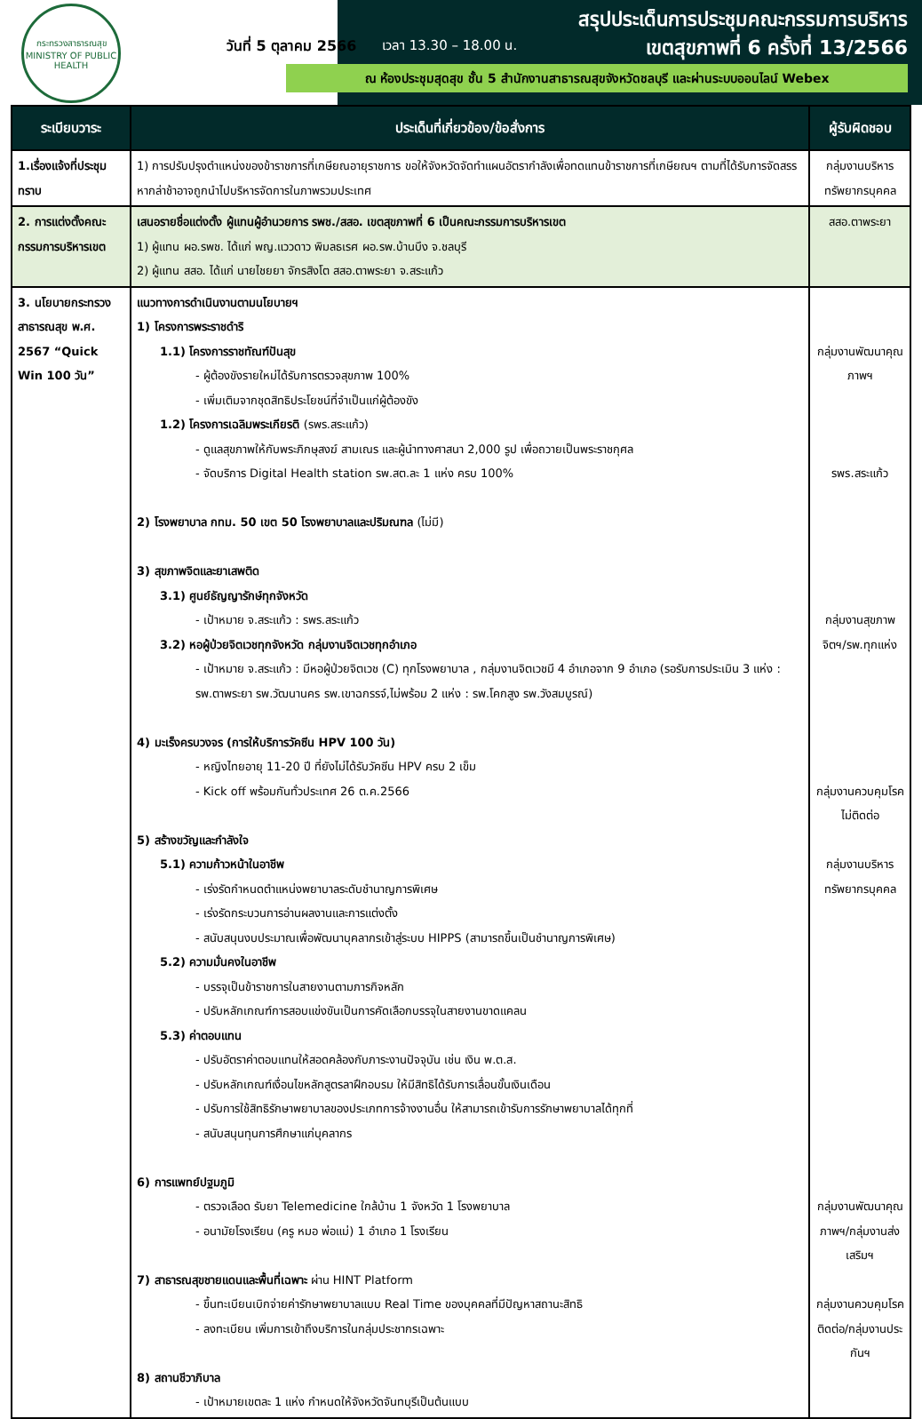กระทรวงสาธารณสุข
MINISTRY OF PUBLIC HEALTH
วันที่ 5 ตุลาคม 2566 เวลา 13.30 – 18.00 น.
สรุปประเด็นการประชุมคณะกรรมการบริหาร
เขตสุขภาพที่ 6 ครั้งที่ 13/2566
ณ ห้องประชุมสุดสุข ชั้น 5 สำนักงานสาธารณสุขจังหวัดชลบุรี และผ่านระบบออนไลน์ Webex
| ระเบียบวาระ | ประเด็นที่เกี่ยวข้อง/ข้อสั่งการ | ผู้รับผิดชอบ |
| --- | --- | --- |
| 1.เรื่องแจ้งที่ประชุมทราบ | 1) การปรับปรุงตำแหน่งของข้าราชการที่เกษียณอายุราชการ ขอให้จังหวัดจัดทำแผนอัตรากำลังเพื่อทดแทนข้าราชการที่เกษียณฯ ตามที่ได้รับการจัดสรร หากล่าช้าอาจถูกนำไปบริหารจัดการในภาพรวมประเทศ | กลุ่มงานบริหารทรัพยากรบุคคล |
| 2. การแต่งตั้งคณะกรรมการบริหารเขต | เสนอรายชื่อแต่งตั้ง ผู้แทนผู้อำนวยการ รพช./สสอ. เขตสุขภาพที่ 6 เป็นคณะกรรมการบริหารเขต 1) ผู้แทน ผอ.รพช. ได้แก่ พญ.แววดาว พิมลธเรศ ผอ.รพ.บ้านบึง จ.ชลบุรี 2) ผู้แทน สสอ. ได้แก่ นายไชยยา จักรสิงโต สสอ.ตาพระยา จ.สระแก้ว | สสอ.ตาพระยา |
| 3. นโยบายกระทรวงสาธารณสุข พ.ศ. 2567 “Quick Win 100 วัน” | แนวทางการดำเนินงานตามนโยบายฯ 1) โครงการพระราชดำริ 1.1) โครงการราชทัณฑ์ปันสุข - ผู้ต้องขังรายใหม่ได้รับการตรวจสุขภาพ 100% - เพิ่มเติมจากชุดสิทธิประโยชน์ที่จำเป็นแก่ผู้ต้องขัง 1.2) โครงการเฉลิมพระเกียรติ (รพร.สระแก้ว) - ดูแลสุขภาพให้กับพระภิกษุสงฆ์ สามเณร และผู้นำทางศาสนา 2,000 รูป เพื่อถวายเป็นพระราชกุศล - จัดบริการ Digital Health station รพ.สต.ละ 1 แห่ง ครบ 100% 2) โรงพยาบาล กทม. 50 เขต 50 โรงพยาบาลและปริมณฑล (ไม่มี) 3) สุขภาพจิตและยาเสพติด 3.1) ศูนย์ธัญญารักษ์ทุกจังหวัด - เป้าหมาย จ.สระแก้ว : รพร.สระแก้ว 3.2) หอผู้ป่วยจิตเวชทุกจังหวัด กลุ่มงานจิตเวชทุกอำเภอ - เป้าหมาย จ.สระแก้ว : มีหอผู้ป่วยจิตเวช (C) ทุกโรงพยาบาล , กลุ่มงานจิตเวชมี 4 อำเภอจาก 9 อำเภอ (รอรับการประเมิน 3 แห่ง : รพ.ตาพระยา รพ.วัฒนานคร รพ.เขาฉกรรจ์,ไม่พร้อม 2 แห่ง : รพ.โคกสูง รพ.วังสมบูรณ์) 4) มะเร็งครบวงจร (การให้บริการวัคซีน HPV 100 วัน) - หญิงไทยอายุ 11-20 ปี ที่ยังไม่ได้รับวัคซีน HPV ครบ 2 เข็ม - Kick off พร้อมกันทั่วประเทศ 26 ต.ค.2566 5) สร้างขวัญและกำลังใจ 5.1) ความก้าวหน้าในอาชีพ - เร่งรัดกำหนดตำแหน่งพยาบาลระดับชำนาญการพิเศษ - เร่งรัดกระบวนการอ่านผลงานและการแต่งตั้ง - สนับสนุนงบประมาณเพื่อพัฒนาบุคลากรเข้าสู่ระบบ HIPPS (สามารถขึ้นเป็นชำนาญการพิเศษ) 5.2) ความมั่นคงในอาชีพ - บรรจุเป็นข้าราชการในสายงานตามภารกิจหลัก - ปรับหลักเกณฑ์การสอบแข่งขันเป็นการคัดเลือกบรรจุในสายงานขาดแคลน 5.3) ค่าตอบแทน - ปรับอัตราค่าตอบแทนให้สอดคล้องกับภาระงานปัจจุบัน เช่น เงิน พ.ต.ส. - ปรับหลักเกณฑ์เงื่อนไขหลักสูตรลาฝึกอบรม ให้มีสิทธิได้รับการเลื่อนขั้นเงินเดือน - ปรับการใช้สิทธิรักษาพยาบาลของประเภทการจ้างงานอื่น ให้สามารถเข้ารับการรักษาพยาบาลได้ทุกที่ - สนับสนุนทุนการศึกษาแก่บุคลากร 6) การแพทย์ปฐมภูมิ - ตรวจเลือด รับยา Telemedicine ใกล้บ้าน 1 จังหวัด 1 โรงพยาบาล - อนามัยโรงเรียน (ครู หมอ พ่อแม่) 1 อำเภอ 1 โรงเรียน 7) สาธารณสุขชายแดนและพื้นที่เฉพาะ ผ่าน HINT Platform - ขึ้นทะเบียนเบิกจ่ายค่ารักษาพยาบาลแบบ Real Time ของบุคคลที่มีปัญหาสถานะสิทธิ - ลงทะเบียน เพิ่มการเข้าถึงบริการในกลุ่มประชากรเฉพาะ 8) สถานชีวาภิบาล - เป้าหมายเขตละ 1 แห่ง กำหนดให้จังหวัดจันทบุรีเป็นต้นแบบ | กลุ่มงานพัฒนาคุณภาพฯ รพร.สระแก้ว กลุ่มงานสุขภาพจิตฯ/รพ.ทุกแห่ง กลุ่มงานควบคุมโรคไม่ติดต่อ กลุ่มงานบริหารทรัพยากรบุคคล กลุ่มงานพัฒนาคุณภาพฯ/กลุ่มงานส่งเสริมฯ กลุ่มงานควบคุมโรคติดต่อ/กลุ่มงานประกันฯ |